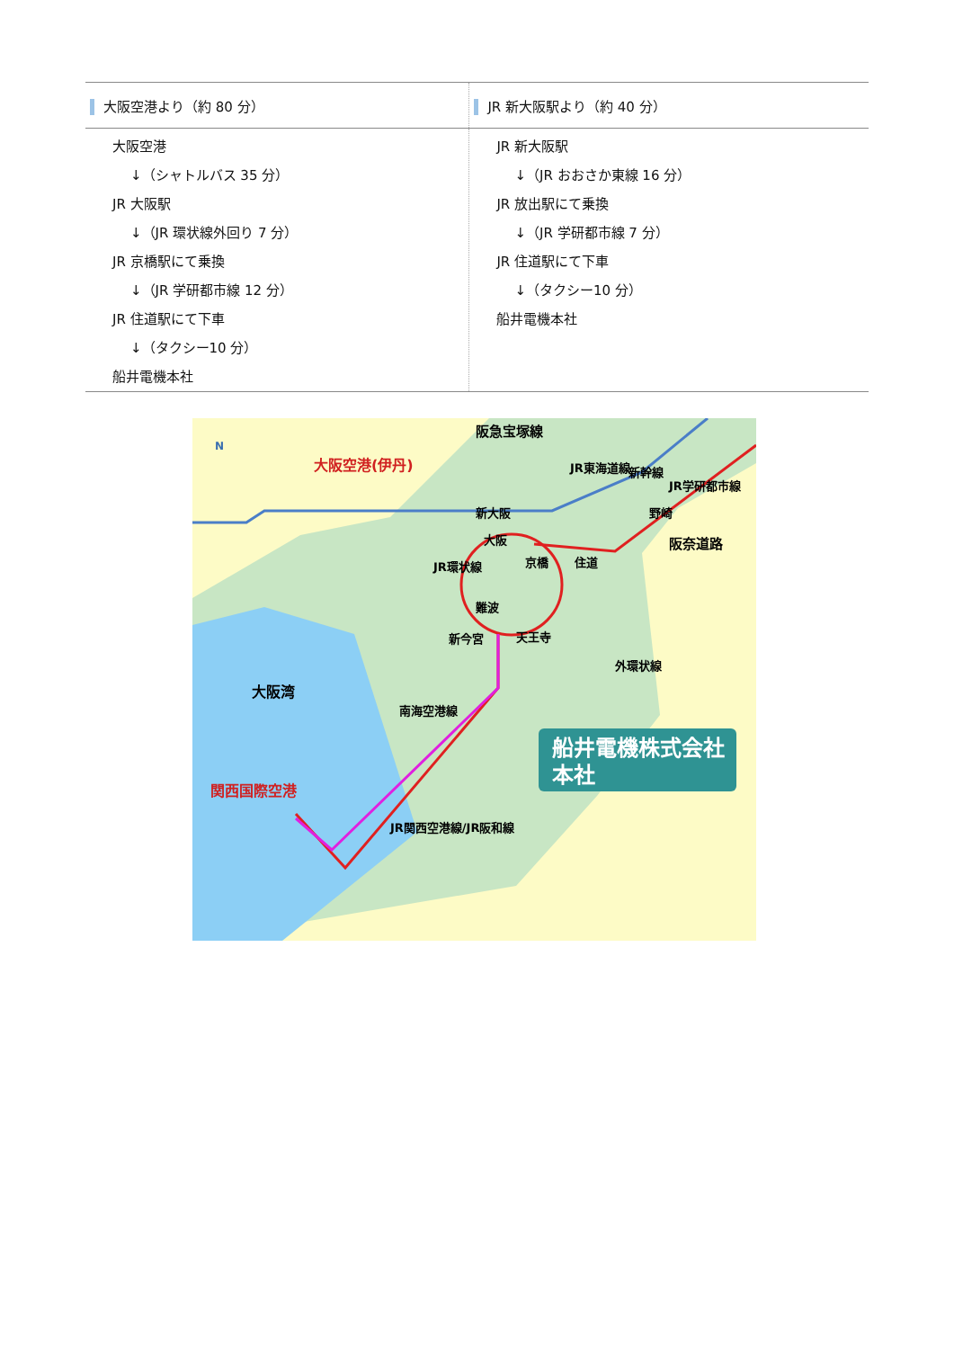| 大阪空港より（約 80 分） | JR 新大阪駅より（約 40 分） |
| --- | --- |
| 大阪空港 ↓（シャトルバス 35 分） JR 大阪駅 ↓（JR 環状線外回り 7 分） JR 京橋駅にて乗換 ↓（JR 学研都市線 12 分） JR 住道駅にて下車 ↓（タクシー10 分） 船井電機本社 | JR 新大阪駅 ↓（JR おおさか東線 16 分） JR 放出駅にて乗換 ↓（JR 学研都市線 7 分） JR 住道駅にて下車 ↓（タクシー10 分） 船井電機本社 |
船井電機株式会社
本社
大阪空港(伊丹)
関西国際空港
大阪湾
新大阪
大阪
京橋
住道
難波
新今宮
天王寺
野崎
阪奈道路
阪急宝塚線
JR東海道線
新幹線
JR学研都市線
JR環状線
外環状線
南海空港線
JR関西空港線/JR阪和線
N